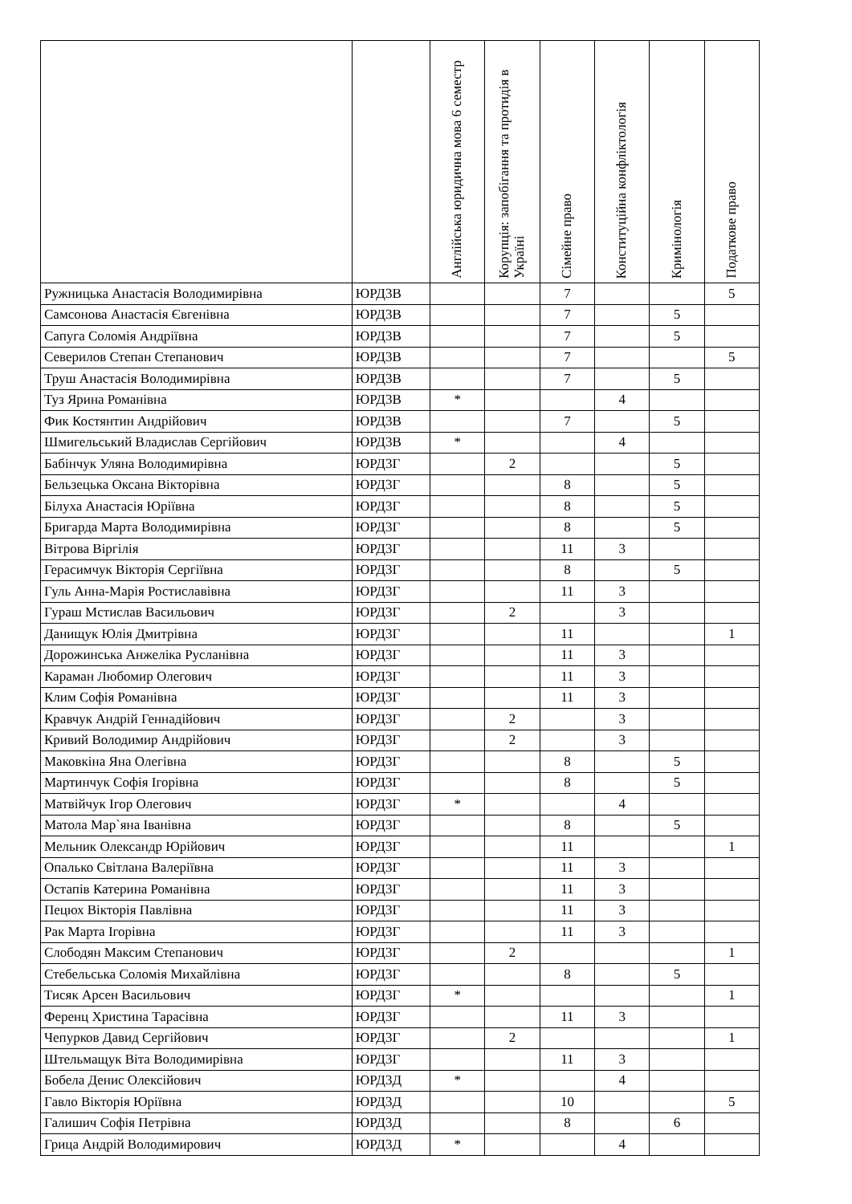| | | Англійська юридична мова 6 семестр | Корупція: запобігання та протидія в Україні | Сімейне право | Конституційна конфліктологія | Кримінологія | Податкове право |
| --- | --- | --- | --- | --- | --- | --- | --- |
| Ружницька Анастасія Володимирівна | ЮРД3В | | | 7 | | | 5 |
| Самсонова Анастасія Євгенівна | ЮРД3В | | | 7 | | 5 | |
| Сапуга Соломія Андріївна | ЮРД3В | | | 7 | | 5 | |
| Северилов Степан Степанович | ЮРД3В | | | 7 | | | 5 |
| Труш Анастасія Володимирівна | ЮРД3В | | | 7 | | 5 | |
| Туз Ярина Романівна | ЮРД3В | * | | | 4 | | |
| Фик Костянтин Андрійович | ЮРД3В | | | 7 | | 5 | |
| Шмигельський Владислав Сергійович | ЮРД3В | * | | | 4 | | |
| Бабінчук Уляна Володимирівна | ЮРД3Г | | 2 | | | 5 | |
| Бельзецька Оксана Вікторівна | ЮРД3Г | | | 8 | | 5 | |
| Білуха Анастасія Юріївна | ЮРД3Г | | | 8 | | 5 | |
| Бригарда Марта Володимирівна | ЮРД3Г | | | 8 | | 5 | |
| Вітрова Віргілія | ЮРД3Г | | | 11 | 3 | | |
| Герасимчук Вікторія Сергіївна | ЮРД3Г | | | 8 | | 5 | |
| Гуль Анна-Марія Ростиславівна | ЮРД3Г | | | 11 | 3 | | |
| Гураш Мстислав Васильович | ЮРД3Г | | 2 | | 3 | | |
| Данищук Юлія Дмитрівна | ЮРД3Г | | | 11 | | | 1 |
| Дорожинська Анжеліка Русланівна | ЮРД3Г | | | 11 | 3 | | |
| Караман Любомир Олегович | ЮРД3Г | | | 11 | 3 | | |
| Клим Софія Романівна | ЮРД3Г | | | 11 | 3 | | |
| Кравчук Андрій Геннадійович | ЮРД3Г | | 2 | | 3 | | |
| Кривий Володимир Андрійович | ЮРД3Г | | 2 | | 3 | | |
| Маковкіна Яна Олегівна | ЮРД3Г | | | 8 | | 5 | |
| Мартинчук Софія Ігорівна | ЮРД3Г | | | 8 | | 5 | |
| Матвійчук Ігор Олегович | ЮРД3Г | * | | | 4 | | |
| Матола Мар`яна Іванівна | ЮРД3Г | | | 8 | | 5 | |
| Мельник Олександр Юрійович | ЮРД3Г | | | 11 | | | 1 |
| Опалько Світлана Валеріївна | ЮРД3Г | | | 11 | 3 | | |
| Остапів Катерина Романівна | ЮРД3Г | | | 11 | 3 | | |
| Пецюх Вікторія Павлівна | ЮРД3Г | | | 11 | 3 | | |
| Рак Марта Ігорівна | ЮРД3Г | | | 11 | 3 | | |
| Слободян Максим Степанович | ЮРД3Г | | 2 | | | | 1 |
| Стебельська Соломія Михайлівна | ЮРД3Г | | | 8 | | 5 | |
| Тисяк Арсен Васильович | ЮРД3Г | * | | | | | 1 |
| Ференц Христина Тарасівна | ЮРД3Г | | | 11 | 3 | | |
| Чепурков Давид Сергійович | ЮРД3Г | | 2 | | | | 1 |
| Штельмащук Віта Володимирівна | ЮРД3Г | | | 11 | 3 | | |
| Бобела Денис Олексійович | ЮРД3Д | * | | | 4 | | |
| Гавло Вікторія Юріївна | ЮРД3Д | | | 10 | | | 5 |
| Галишич Софія Петрівна | ЮРД3Д | | | 8 | | 6 | |
| Грица Андрій Володимирович | ЮРД3Д | * | | | 4 | | |